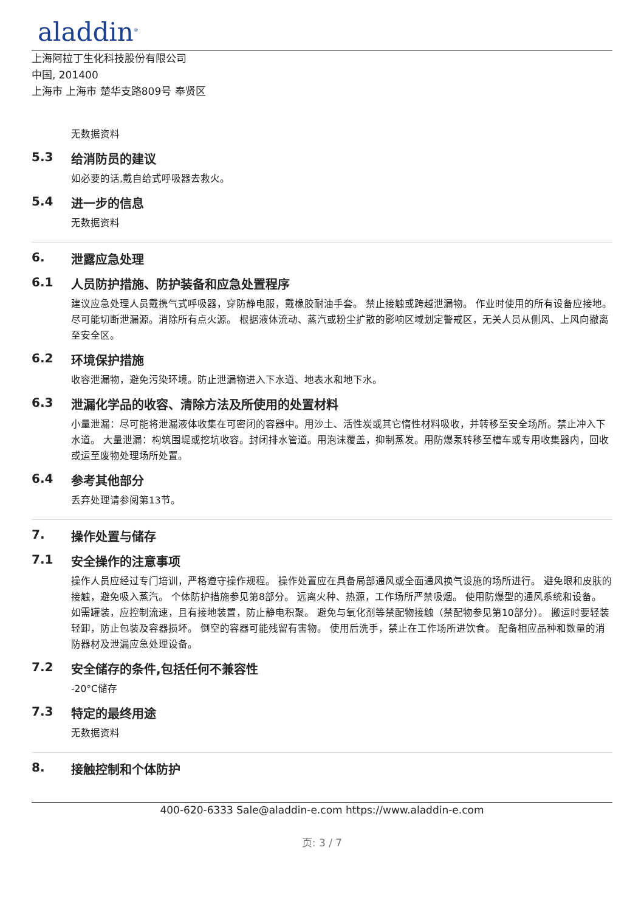aladdin<sup>®</sup>
上海阿拉丁生化科技股份有限公司
中国, 201400
上海市 上海市 楚华支路809号 奉贤区
无数据资料
5.3 给消防员的建议
如必要的话,戴自给式呼吸器去救火。
5.4 进一步的信息
无数据资料
6. 泄露应急处理
6.1 人员防护措施、防护装备和应急处置程序
建议应急处理人员戴携气式呼吸器，穿防静电服，戴橡胶耐油手套。 禁止接触或跨越泄漏物。 作业时使用的所有设备应接地。 尽可能切断泄漏源。消除所有点火源。 根据液体流动、蒸汽或粉尘扩散的影响区域划定警戒区，无关人员从侧风、上风向撤离至安全区。
6.2 环境保护措施
收容泄漏物，避免污染环境。防止泄漏物进入下水道、地表水和地下水。
6.3 泄漏化学品的收容、清除方法及所使用的处置材料
小量泄漏：尽可能将泄漏液体收集在可密闭的容器中。用沙土、活性炭或其它惰性材料吸收，并转移至安全场所。禁止冲入下水道。 大量泄漏：构筑围堤或挖坑收容。封闭排水管道。用泡沫覆盖，抑制蒸发。用防爆泵转移至槽车或专用收集器内，回收或运至废物处理场所处置。
6.4 参考其他部分
丢弃处理请参阅第13节。
7. 操作处置与储存
7.1 安全操作的注意事项
操作人员应经过专门培训，严格遵守操作规程。 操作处置应在具备局部通风或全面通风换气设施的场所进行。 避免眼和皮肤的接触，避免吸入蒸汽。 个体防护措施参见第8部分。 远离火种、热源，工作场所严禁吸烟。 使用防爆型的通风系统和设备。 如需罐装，应控制流速，且有接地装置，防止静电积聚。 避免与氧化剂等禁配物接触（禁配物参见第10部分）。 搬运时要轻装轻卸，防止包装及容器损坏。 倒空的容器可能残留有害物。 使用后洗手，禁止在工作场所进饮食。 配备相应品种和数量的消防器材及泄漏应急处理设备。
7.2 安全储存的条件,包括任何不兼容性
-20°C储存
7.3 特定的最终用途
无数据资料
8. 接触控制和个体防护
400-620-6333 Sale@aladdin-e.com https://www.aladdin-e.com
页: 3 / 7